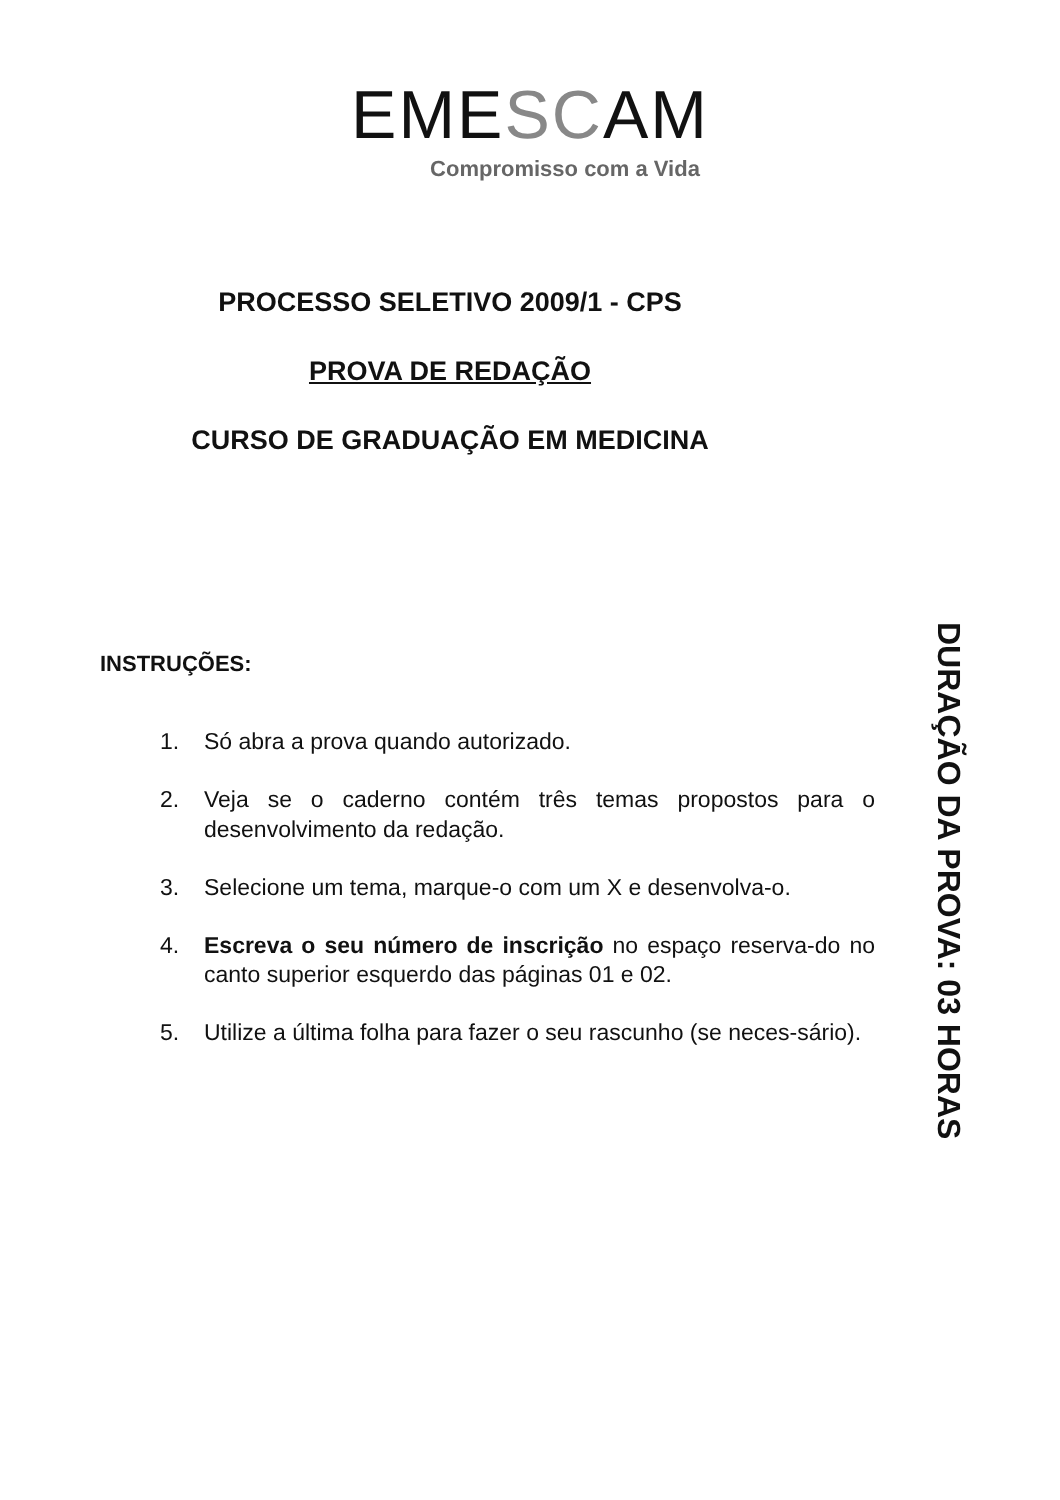EMESCAM
Compromisso com a Vida
PROCESSO SELETIVO 2009/1 - CPS
PROVA DE REDAÇÃO
CURSO DE GRADUAÇÃO EM MEDICINA
INSTRUÇÕES:
1. Só abra a prova quando autorizado.
2. Veja se o caderno contém três temas propostos para o desenvolvimento da redação.
3. Selecione um tema, marque-o com um X e desenvolva-o.
4. Escreva o seu número de inscrição no espaço reserva-do no canto superior esquerdo das páginas 01 e 02.
5. Utilize a última folha para fazer o seu rascunho (se neces-sário).
DURAÇÃO DA PROVA: 03 HORAS